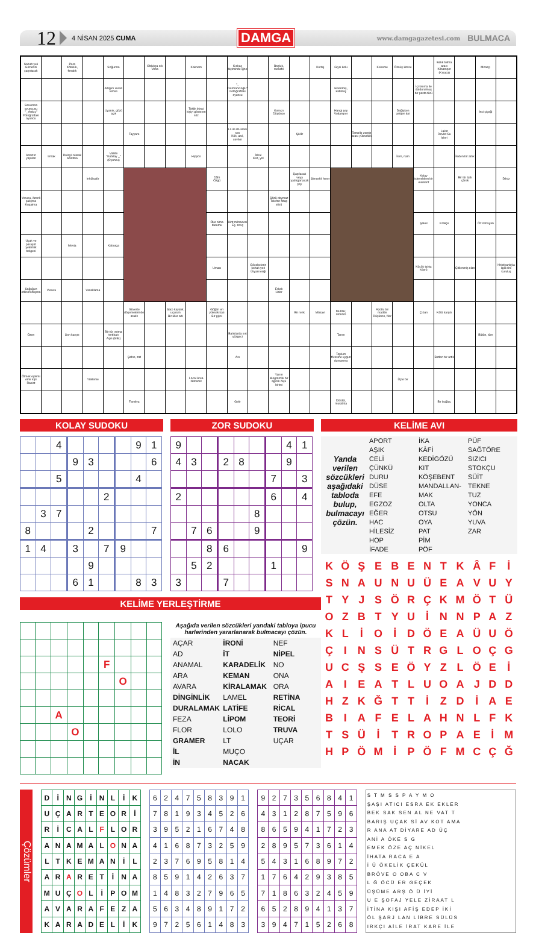12 4 NİSAN 2025 CUMA DAMGA www.damgagazetesi.com BULMACA
| Sabah yeli Gözlerini çarpıtarak | | Para Kötülük, fenalık | | Soğurma | | Oldukça sık Veba | | Kaknem | | Kıskaç biçiminde iğne | | Boşluk, mesafe | | Kortej | Giysi kolu | | Kekeme | Ölmüş kimse | | Balık tutma aracı Kiloamper (Kısaca) | | Mirasçı | |
| | | | | Attığını vuran kimse | | | | | | "_ Dermancıoğlu" Fotoğraftaki oyuncu | | | | | Eklenmiş, katılmış | | | | İçi krema ile doldurulmuş bir pasta türü | | | | |
| Savunma oyuncusu "_ Arduç" Fotoğraftaki oyuncu | | | | Uyanık, gözü açık | | | | Teklik ikinci kişiyi gösteren söz | | | | Kırmızı Düşünce | | | Hangi şey Voltamper | | | Değişken antijen tipi | | | | İnci çiçeği | |
| | | | | | Tayyare | | | | | La ile do arası ses Kök, asıl, cevher | | | Şikâr | | | Temelle zemin arası yükseklik | | | | Lakin Devlet Su İşleri | | | |
| Ansızın yapılan | Irmak | Dolaylı olarak anlatma | | Valide "Kubilay _" (Oyuncu) | | | | Hippos | | | İshal Kez, yol | | | | | | | İsim, nam | | | İkiden bir artık | | |
| | | | İnkübatör | | | | | | Dâhi Özgü | | | | Şaşılacak veya yadırganacak şey | Şimşekli fener | | | | | Kolay işlenebilen bir element | | Bir tür tatlı çörek | | Dilsiz |
| Yorucu, özenli çalışma Kuşatma | | | | | | | | | | | | Gözü doymaz Telefon hitap sözü | | | | | | | | | | | |
| | | | | | | | | | Öke olma durumu | Hint mihracesi Eş, zevç | | | | | | | | | Şakul | Kraliçe | | Öz olmayan | |
| Uçak ve paraşüt yeterlilik belgesi | | Mevta | | Kaburga | | | | | | | | | | | | | | | | | | | |
| | | | | | | | | | Umacı | | Göçebelerin konak yeri Üryani eriği | | | | | | | | Küçük tahta köprü | | Çitilenmiş olan | | Hristiyanlıkla ilgili dinî kuruluş |
| Soğuğun etkisini duyma | Vurucu | | Yasaklama | | | | | | | | | Erkek Lider | | | | | | | | | | | |
| | | | | | Güverte döşemelerindeki aralık | | Sarp kayalık, uçurum Bir ülke adı | | Göğün en yüksek katı Bir giysi | | | | Bir renk | Müsavi | Muhtar, otonom | | Azotlu bir madde Düşünce, fikir | | Çıban | Kötü karşıtı | | | |
| Özen | | Son karşıtı | | Bir tür ısıtma tertibatı Aşılı (bitki) | | | | | | Balıklarda sırt yüzgeci | | | | | Tarım | | | | | | | Bütün, tüm | |
| | | | | | Şahıs, zat | | | | | Ası | | | | | Toplum töresine uygun davranma | | | | | Birden bir artık | | | |
| Ölmek eylemi emir kipi Rasist | | | Yükleme | | | | | Local Area Network | | | | Yarım kilogramlık bir ağırlık ölçü birimi | | | | | | Üçte bir | | | | | |
| | | | | | Familya | | | | | Gelir | | | | | Dördül, murabba | | | | | Bir bağlaç | | | |
KOLAY SUDOKU
| | | 4 | | | | | 9 | 1 |
| | | | 9 | 3 | | | | 6 |
| | | 5 | | | | | 4 | |
| | | | | | 2 | | | |
| | 3 | 7 | | | | | | |
| 8 | | | | 2 | | | | 7 |
| 1 | 4 | | 3 | | 7 | 9 | | |
| | | | | 9 | | | | |
| | | | 6 | 1 | | | 8 | 3 |
ZOR SUDOKU
| 9 | | | | | | | 4 | 1 |
| 4 | 3 | | 2 | 8 | | | 9 | |
| | | | | | | 7 | | 3 |
| 2 | | | | | | 6 | | 4 |
| | | | | | 8 | | | |
| | 7 | 6 | | | 9 | | | |
| | | 8 | 6 | | | | | 9 |
| | 5 | 2 | | | | 1 | | |
| 3 | | | 7 | | | | | |
KELİME AVI
Yanda verilen sözcükleri aşağıdaki tabloda bulup, bulmacayı çözün.
APORT
AŞIK
CELİ
ÇÜNKÜ
DURU
DÜSE
EFE
EGZOZ
EĞER
HAC
HİLESİZ
HOP
İFADE
İKA
KÂFİ
KEDİGÖZÜ
KIT
KÖŞEBENT
MANDALLAN-
MAK
OLTA
OTSU
OYA
PAT
PİM
PÖF
PÜF
SAĞTÖRE
SIZICI
STOKÇU
SÜİT
TEKNE
TUZ
YONCA
YÖN
YUVA
ZAR
| K | Ö | Ş | E | B | E | N | T | K | Â | F | İ |
| S | N | A | U | N | U | Ü | E | A | V | U | Y |
| T | Y | J | S | Ö | R | Ç | K | M | Ö | T | Ü |
| O | Z | B | T | Y | U | İ | N | N | P | A | Z |
| K | L | İ | O | İ | D | Ö | E | A | Ü | U | Ö |
| Ç | I | N | S | Ü | T | R | G | L | O | Ç | G |
| U | C | Ş | S | E | Ö | Y | Z | L | Ö | E | İ |
| A | I | E | A | T | L | U | O | A | J | D | D |
| H | Z | K | Ğ | T | T | İ | Z | D | İ | A | E |
| B | I | A | F | E | L | A | H | N | L | F | K |
| T | S | Ü | İ | T | R | O | P | A | E | İ | M |
| H | P | Ö | M | İ | P | Ö | F | M | C | Ç | Ğ |
KELİME YERLEŞTİRME
| | | | | | F | | | |
| | | | | | | O | | |
| | | A | | | | | | |
| | | | O | | | | | |
Aşağıda verilen sözcükleri yandaki tabloya ipucu harlerinden yararlanarak bulmacayı çözün.
AÇAR
AD
ANAMAL
ARA
AVARA
DİNGİNLİK
DURALAMAK
FEZA
FLOR
GRAMER
İL
İN
İRONİ
İT
KARADELİK
KEMAN
KİRALAMAK
LAMEL
LATİFE
LİPOM
LOLO
LT
MUÇO
NACAK
NEF
NİPEL
NO
ONA
ORA
RETİNA
RİCAL
TEORİ
TRUVA
UÇAR
Çözümler
| D | İ | N | G | İ | N | L | İ | K |
| U | Ç | A | R | T | E | O | R | İ |
| R | İ | C | A | L | F | L | O | R |
| A | N | A | M | A | L | O | N | A |
| L | T | K | E | M | A | N | İ | L |
| A | R | A | R | E | T | İ | N | A |
| M | U | Ç | O | L | İ | P | O | M |
| A | V | A | R | A | F | E | Z | A |
| K | A | R | A | D | E | L | İ | K |
| 6 | 2 | 4 | 7 | 5 | 8 | 3 | 9 | 1 |
| 7 | 8 | 1 | 9 | 3 | 4 | 5 | 2 | 6 |
| 3 | 9 | 5 | 2 | 1 | 6 | 7 | 4 | 8 |
| 4 | 1 | 6 | 8 | 7 | 3 | 2 | 5 | 9 |
| 2 | 3 | 7 | 6 | 9 | 5 | 8 | 1 | 4 |
| 8 | 5 | 9 | 1 | 4 | 2 | 6 | 3 | 7 |
| 1 | 4 | 8 | 3 | 2 | 7 | 9 | 6 | 5 |
| 5 | 6 | 3 | 4 | 8 | 9 | 1 | 7 | 2 |
| 9 | 7 | 2 | 5 | 6 | 1 | 4 | 8 | 3 |
| 9 | 2 | 7 | 3 | 5 | 6 | 8 | 4 | 1 |
| 4 | 3 | 1 | 2 | 8 | 7 | 5 | 9 | 6 |
| 8 | 6 | 5 | 9 | 4 | 1 | 7 | 2 | 3 |
| 2 | 8 | 9 | 5 | 7 | 3 | 6 | 1 | 4 |
| 5 | 4 | 3 | 1 | 6 | 8 | 9 | 7 | 2 |
| 1 | 7 | 6 | 4 | 2 | 9 | 3 | 8 | 5 |
| 7 | 1 | 8 | 6 | 3 | 2 | 4 | 5 | 9 |
| 6 | 5 | 2 | 8 | 9 | 4 | 1 | 3 | 7 |
| 3 | 9 | 4 | 7 | 1 | 5 | 2 | 6 | 8 |
S T M S S P A Y M O
ŞAŞI ATICI ESRA EK EKLER
BEK SAK SEN AL NE VAT T
BARIŞ UÇAK Sİ AV KOT AMA
R ANA AT DİYARE AD ÜÇ
ANİ A ÖKE S G
EMEK ÖZE AÇ NİKEL
İHATA RACA E A
İ Ü ÖKELİK ÇEKÜL
BRÖVE O OBA C V
L Ğ ÖCÜ ER GEÇEK
ÜŞÜME ARŞ Ö Ü İYİ
U E ŞOFAJ YELE ZİRAAT L
İTİNA KIŞI AFİŞ EDEP İKİ
ÖL ŞARJ LAN LİBRE SÜLÜS
IRKÇI AİLE İRAT KARE İLE